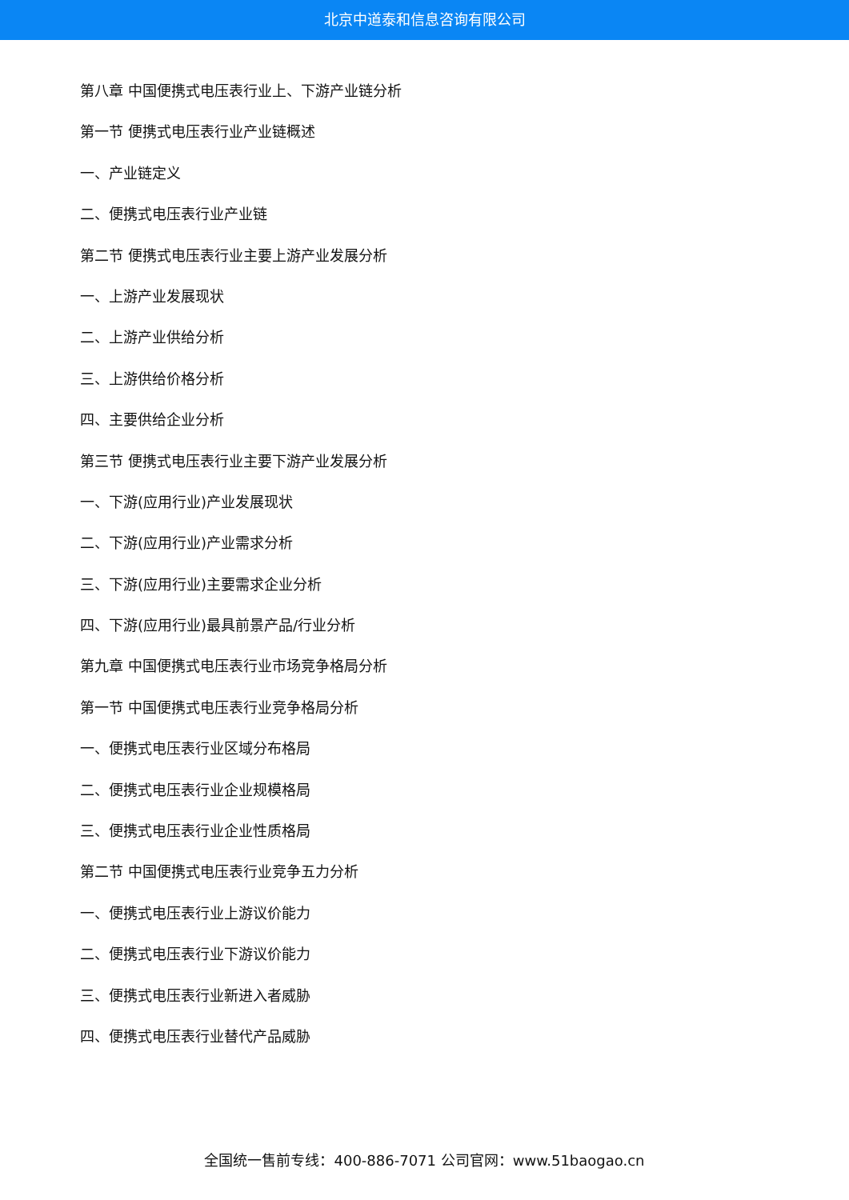北京中道泰和信息咨询有限公司
第八章 中国便携式电压表行业上、下游产业链分析
第一节 便携式电压表行业产业链概述
一、产业链定义
二、便携式电压表行业产业链
第二节 便携式电压表行业主要上游产业发展分析
一、上游产业发展现状
二、上游产业供给分析
三、上游供给价格分析
四、主要供给企业分析
第三节 便携式电压表行业主要下游产业发展分析
一、下游(应用行业)产业发展现状
二、下游(应用行业)产业需求分析
三、下游(应用行业)主要需求企业分析
四、下游(应用行业)最具前景产品/行业分析
第九章 中国便携式电压表行业市场竞争格局分析
第一节 中国便携式电压表行业竞争格局分析
一、便携式电压表行业区域分布格局
二、便携式电压表行业企业规模格局
三、便携式电压表行业企业性质格局
第二节 中国便携式电压表行业竞争五力分析
一、便携式电压表行业上游议价能力
二、便携式电压表行业下游议价能力
三、便携式电压表行业新进入者威胁
四、便携式电压表行业替代产品威胁
全国统一售前专线：400-886-7071 公司官网：www.51baogao.cn